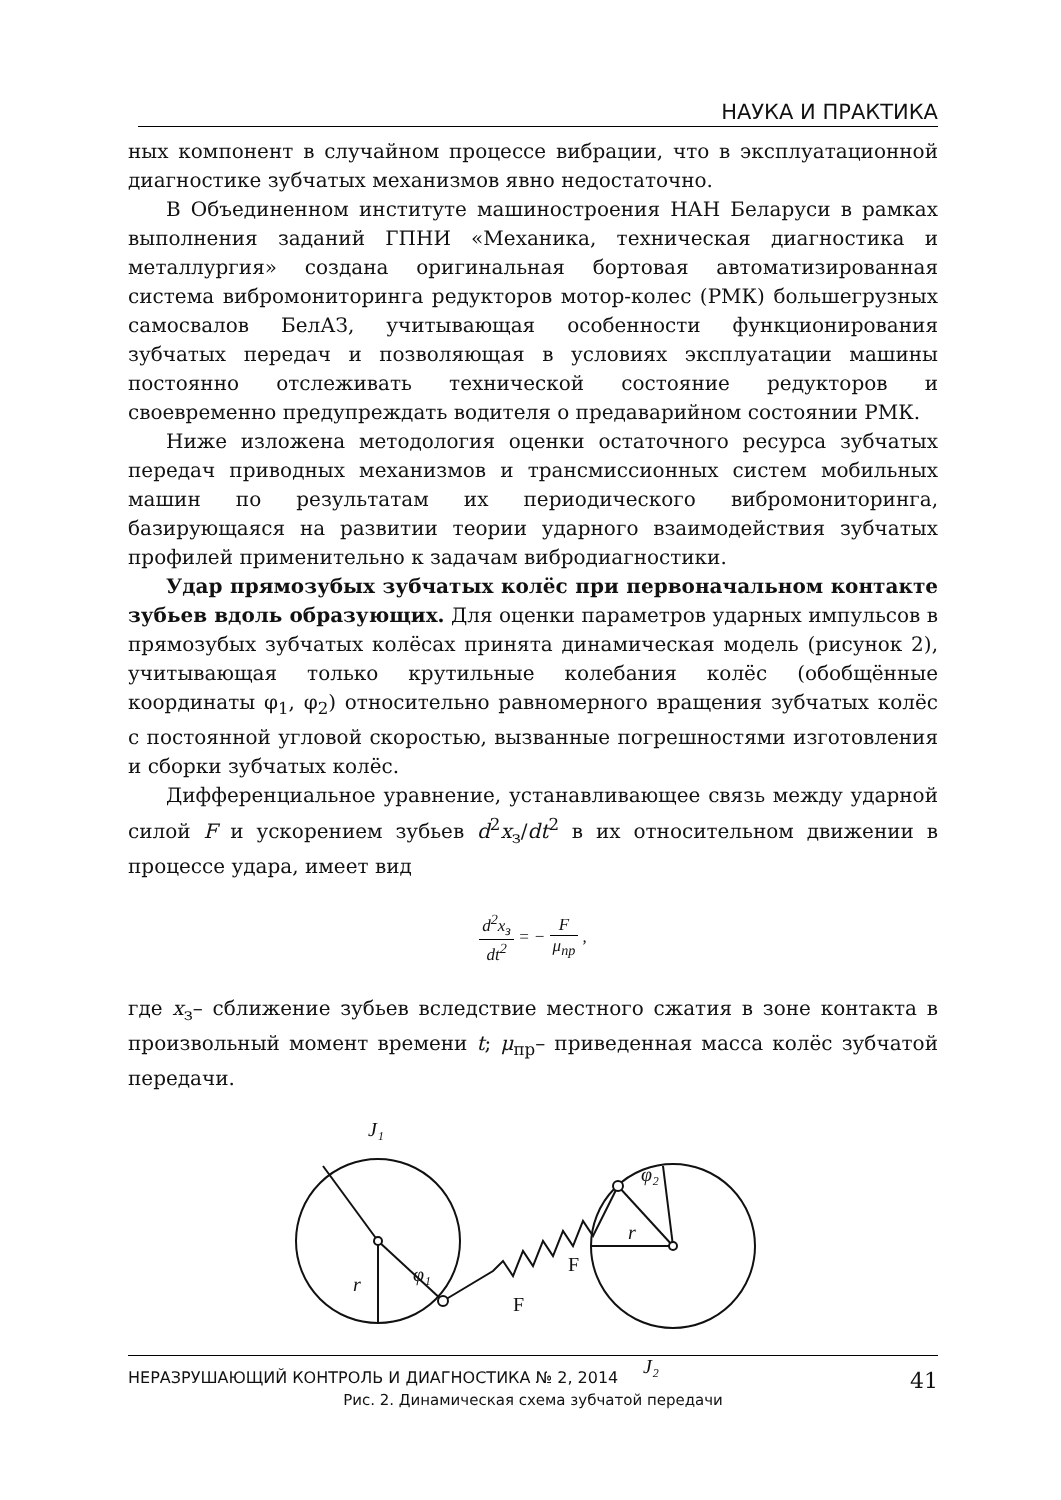НАУКА И ПРАКТИКА
ных компонент в случайном процессе вибрации, что в эксплуатационной диагностике зубчатых механизмов явно недостаточно.
В Объединенном институте машиностроения НАН Беларуси в рамках выполнения заданий ГПНИ «Механика, техническая диагностика и металлургия» создана оригинальная бортовая автоматизированная система вибромониторинга редукторов мотор-колес (РМК) большегрузных самосвалов БелАЗ, учитывающая особенности функционирования зубчатых передач и позволяющая в условиях эксплуатации машины постоянно отслеживать технической состояние редукторов и своевременно предупреждать водителя о предаварийном состоянии РМК.
Ниже изложена методология оценки остаточного ресурса зубчатых передач приводных механизмов и трансмиссионных систем мобильных машин по результатам их периодического вибромониторинга, базирующаяся на развитии теории ударного взаимодействия зубчатых профилей применительно к задачам вибродиагностики.
Удар прямозубых зубчатых колёс при первоначальном контакте зубьев вдоль образующих. Для оценки параметров ударных импульсов в прямозубых зубчатых колёсах принята динамическая модель (рисунок 2), учитывающая только крутильные колебания колёс (обобщённые координаты φ<sub>1</sub>, φ<sub>2</sub>) относительно равномерного вращения зубчатых колёс с постоянной угловой скоростью, вызванные погрешностями изготовления и сборки зубчатых колёс.
Дифференциальное уравнение, устанавливающее связь между ударной силой F и ускорением зубьев d<sup>2</sup>x<sub>з</sub>/dt<sup>2</sup> в их относительном движении в процессе удара, имеет вид
d<sup>2</sup>x<sub>з</sub> dt<sup>2</sup> = − F μ<sub>пр</sub> ,
где x<sub>з</sub>– сближение зубьев вследствие местного сжатия в зоне контакта в произвольный момент времени t; μ<sub>пр</sub>– приведенная масса колёс зубчатой передачи.
J₁
J₂
r
r
φ₁
φ₂
F
F
Рис. 2. Динамическая схема зубчатой передачи
НЕРАЗРУШАЮЩИЙ КОНТРОЛЬ И ДИАГНОСТИКА № 2, 2014 41